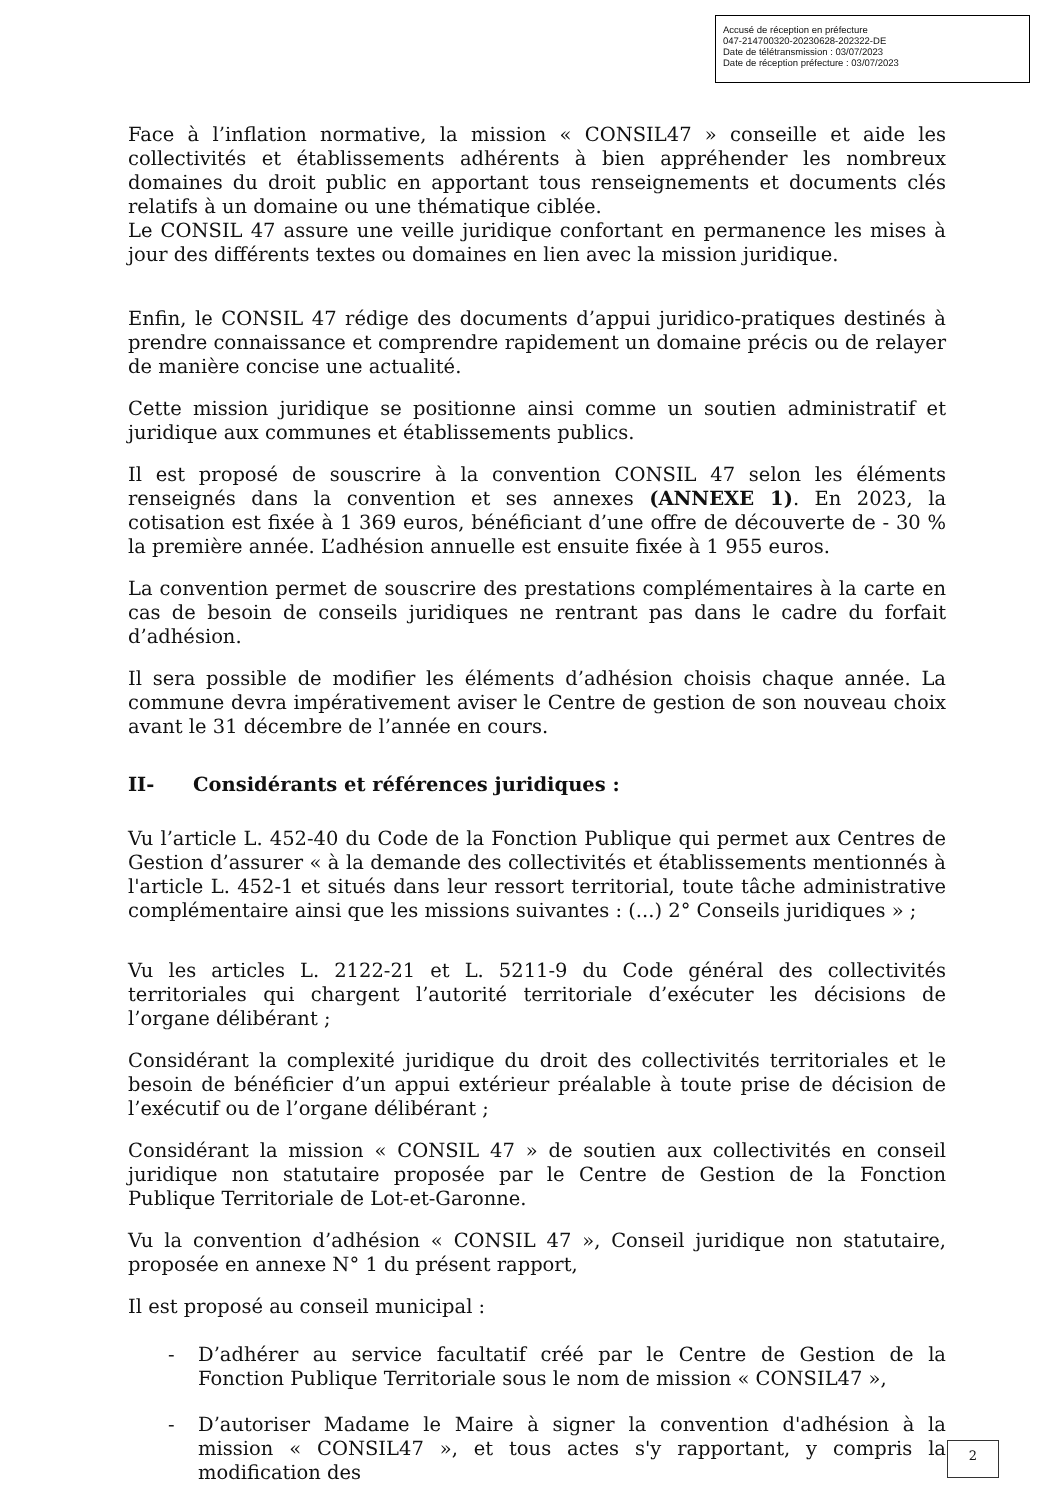Accusé de réception en préfecture
047-214700320-20230628-202322-DE
Date de télétransmission : 03/07/2023
Date de réception préfecture : 03/07/2023
Face à l’inflation normative, la mission « CONSIL47 » conseille et aide les collectivités et établissements adhérents à bien appréhender les nombreux domaines du droit public en apportant tous renseignements et documents clés relatifs à un domaine ou une thématique ciblée.
Le CONSIL 47 assure une veille juridique confortant en permanence les mises à jour des différents textes ou domaines en lien avec la mission juridique.
Enfin, le CONSIL 47 rédige des documents d’appui juridico-pratiques destinés à prendre connaissance et comprendre rapidement un domaine précis ou de relayer de manière concise une actualité.
Cette mission juridique se positionne ainsi comme un soutien administratif et juridique aux communes et établissements publics.
Il est proposé de souscrire à la convention CONSIL 47 selon les éléments renseignés dans la convention et ses annexes (ANNEXE 1). En 2023, la cotisation est fixée à 1 369 euros, bénéficiant d’une offre de découverte de - 30 % la première année. L’adhésion annuelle est ensuite fixée à 1 955 euros.
La convention permet de souscrire des prestations complémentaires à la carte en cas de besoin de conseils juridiques ne rentrant pas dans le cadre du forfait d’adhésion.
Il sera possible de modifier les éléments d’adhésion choisis chaque année. La commune devra impérativement aviser le Centre de gestion de son nouveau choix avant le 31 décembre de l’année en cours.
II- Considérants et références juridiques :
Vu l’article L. 452-40 du Code de la Fonction Publique qui permet aux Centres de Gestion d’assurer « à la demande des collectivités et établissements mentionnés à l'article L. 452-1 et situés dans leur ressort territorial, toute tâche administrative complémentaire ainsi que les missions suivantes : (...) 2° Conseils juridiques » ;
Vu les articles L. 2122-21 et L. 5211-9 du Code général des collectivités territoriales qui chargent l’autorité territoriale d’exécuter les décisions de l’organe délibérant ;
Considérant la complexité juridique du droit des collectivités territoriales et le besoin de bénéficier d’un appui extérieur préalable à toute prise de décision de l’exécutif ou de l’organe délibérant ;
Considérant la mission « CONSIL 47 » de soutien aux collectivités en conseil juridique non statutaire proposée par le Centre de Gestion de la Fonction Publique Territoriale de Lot-et-Garonne.
Vu la convention d’adhésion « CONSIL 47 », Conseil juridique non statutaire, proposée en annexe N° 1 du présent rapport,
Il est proposé au conseil municipal :
- D’adhérer au service facultatif créé par le Centre de Gestion de la Fonction Publique Territoriale sous le nom de mission « CONSIL47 »,
- D’autoriser Madame le Maire à signer la convention d'adhésion à la mission « CONSIL47 », et tous actes s'y rapportant, y compris la modification des
2